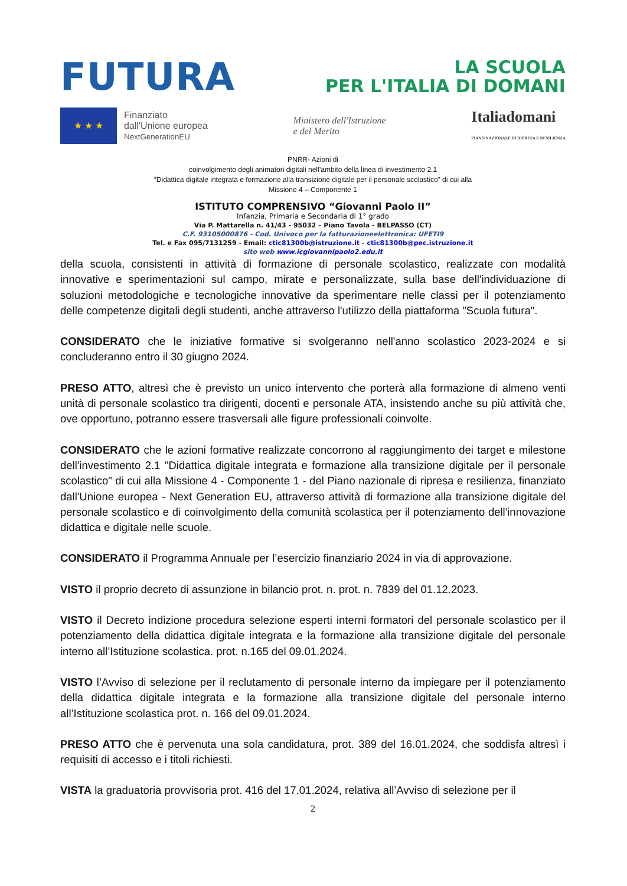FUTURA
LA SCUOLA
PER L'ITALIA DI DOMANI
★ ★ ★
Finanziato
dall'Unione europea
NextGenerationEU
Ministero dell'Istruzione
e del Merito
Italiadomani
PIANO NAZIONALE DI RIPRESA E RESILIENZA
PNRR- Azioni di
coinvolgimento degli animatori digitali nell’ambito della linea di investimento 2.1
“Didattica digitale integrata e formazione alla transizione digitale per il personale scolastico” di cui alla
Missione 4 – Componente 1
ISTITUTO COMPRENSIVO “Giovanni Paolo II”
Infanzia, Primaria e Secondaria di 1° grado
Via P. Mattarella n. 41/43 - 95032 – Piano Tavola - BELPASSO (CT)
C.F. 93105000876 - Cod. Univoco per la fatturazioneelettronica: UFETI9
Tel. e Fax 095/7131259 - Email: ctic81300b@istruzione.it - ctic81300b@pec.istruzione.it
sito web www.icgiovannipaolo2.edu.it
della scuola, consistenti in attività di formazione di personale scolastico, realizzate con modalità innovative e sperimentazioni sul campo, mirate e personalizzate, sulla base dell'individuazione di soluzioni metodologiche e tecnologiche innovative da sperimentare nelle classi per il potenziamento delle competenze digitali degli studenti, anche attraverso l'utilizzo della piattaforma "Scuola futura".
CONSIDERATO che le iniziative formative si svolgeranno nell'anno scolastico 2023-2024 e si concluderanno entro il 30 giugno 2024.
PRESO ATTO, altresì che è previsto un unico intervento che porterà alla formazione di almeno venti unità di personale scolastico tra dirigenti, docenti e personale ATA, insistendo anche su più attività che, ove opportuno, potranno essere trasversali alle figure professionali coinvolte.
CONSIDERATO che le azioni formative realizzate concorrono al raggiungimento dei target e milestone dell'investimento 2.1 "Didattica digitale integrata e formazione alla transizione digitale per il personale scolastico" di cui alla Missione 4 - Componente 1 - del Piano nazionale di ripresa e resilienza, finanziato dall'Unione europea - Next Generation EU, attraverso attività di formazione alla transizione digitale del personale scolastico e di coinvolgimento della comunità scolastica per il potenziamento dell'innovazione didattica e digitale nelle scuole.
CONSIDERATO il Programma Annuale per l’esercizio finanziario 2024 in via di approvazione.
VISTO il proprio decreto di assunzione in bilancio prot. n. prot. n. 7839 del 01.12.2023.
VISTO il Decreto indizione procedura selezione esperti interni formatori del personale scolastico per il potenziamento della didattica digitale integrata e la formazione alla transizione digitale del personale interno all’Istituzione scolastica. prot. n.165 del 09.01.2024.
VISTO l’Avviso di selezione per il reclutamento di personale interno da impiegare per il potenziamento della didattica digitale integrata e la formazione alla transizione digitale del personale interno all’Istituzione scolastica prot. n. 166 del 09.01.2024.
PRESO ATTO che è pervenuta una sola candidatura, prot. 389 del 16.01.2024, che soddisfa altresì i requisiti di accesso e i titoli richiesti.
VISTA la graduatoria provvisoria prot. 416 del 17.01.2024, relativa all’Avviso di selezione per il
2